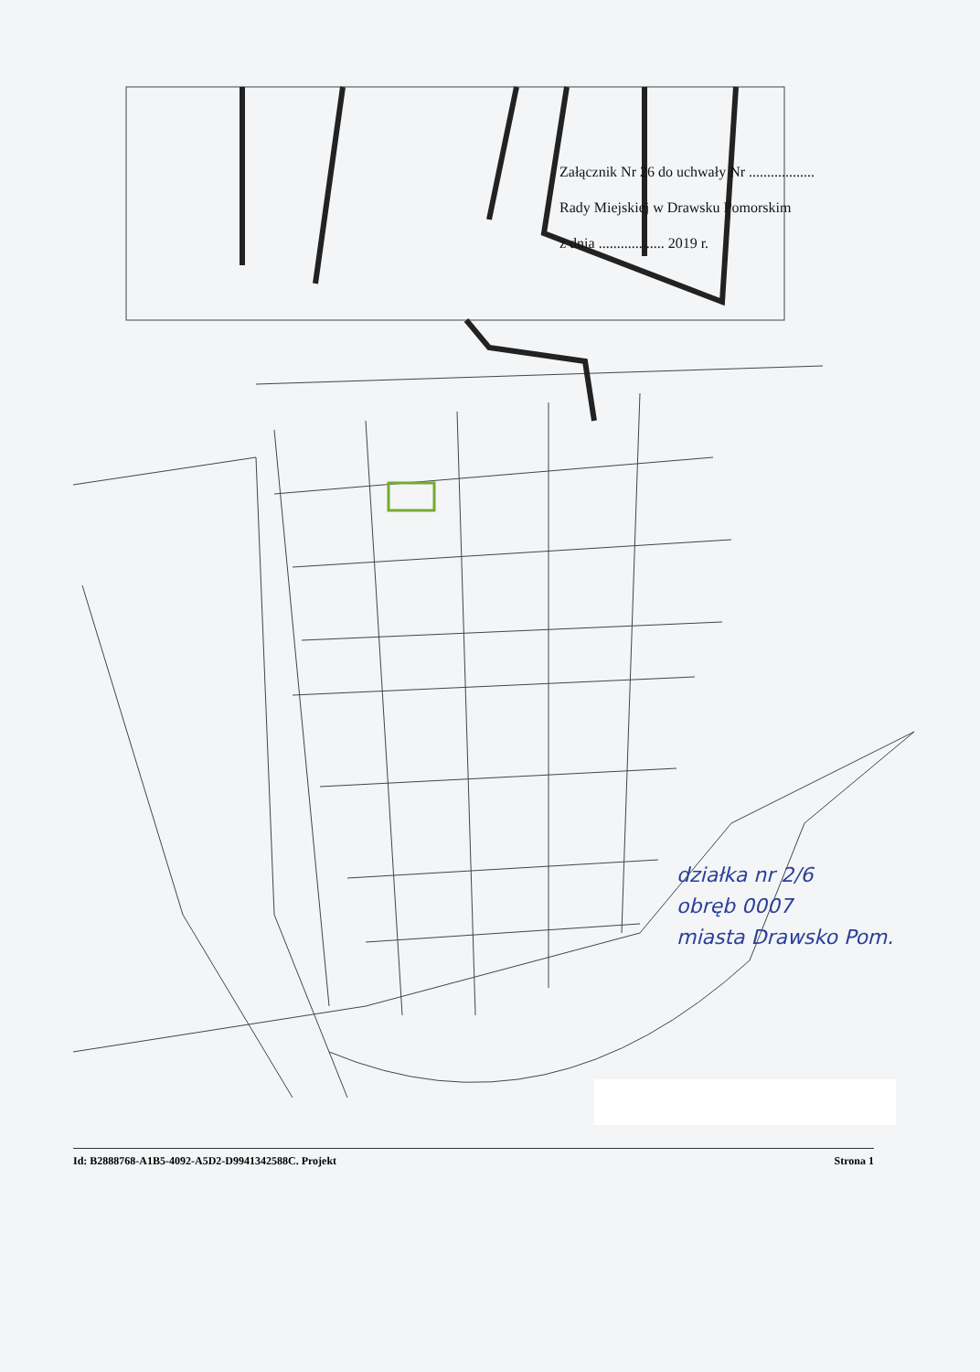Załącznik Nr 26 do uchwały Nr ..................
Rady Miejskiej w Drawsku Pomorskim
z dnia .................. 2019 r.
działka nr 2/6
obręb 0007
miasta Drawsko Pom.
Id: B2888768-A1B5-4092-A5D2-D9941342588C. Projekt Strona 1